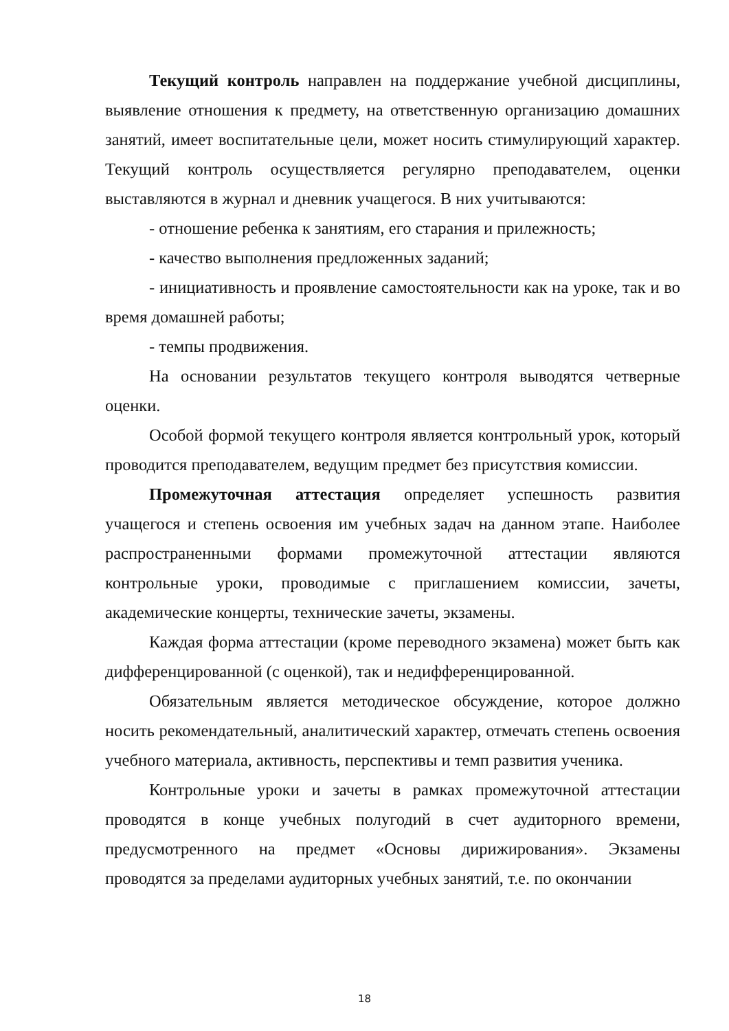Текущий контроль направлен на поддержание учебной дисциплины, выявление отношения к предмету, на ответственную организацию домашних занятий, имеет воспитательные цели, может носить стимулирующий характер. Текущий контроль осуществляется регулярно преподавателем, оценки выставляются в журнал и дневник учащегося. В них учитываются:
- отношение ребенка к занятиям, его старания и прилежность;
- качество выполнения предложенных заданий;
- инициативность и проявление самостоятельности как на уроке, так и во время домашней работы;
- темпы продвижения.
На основании результатов текущего контроля выводятся четверные оценки.
Особой формой текущего контроля является контрольный урок, который проводится преподавателем, ведущим предмет без присутствия комиссии.
Промежуточная аттестация определяет успешность развития учащегося и степень освоения им учебных задач на данном этапе. Наиболее распространенными формами промежуточной аттестации являются контрольные уроки, проводимые с приглашением комиссии, зачеты, академические концерты, технические зачеты, экзамены.
Каждая форма аттестации (кроме переводного экзамена) может быть как дифференцированной (с оценкой), так и недифференцированной.
Обязательным является методическое обсуждение, которое должно носить рекомендательный, аналитический характер, отмечать степень освоения учебного материала, активность, перспективы и темп развития ученика.
Контрольные уроки и зачеты в рамках промежуточной аттестации проводятся в конце учебных полугодий в счет аудиторного времени, предусмотренного на предмет «Основы дирижирования». Экзамены проводятся за пределами аудиторных учебных занятий, т.е. по окончании
18